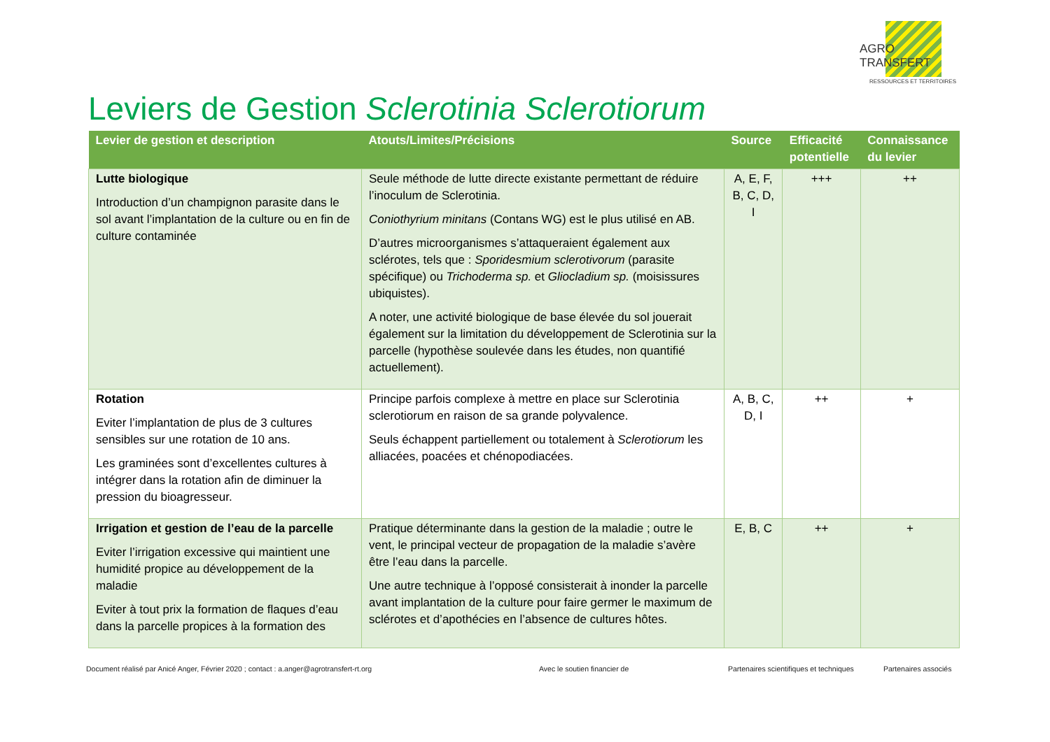AGRO TRANSFERT
RESSOURCES ET TERRITOIRES
Leviers de Gestion Sclerotinia Sclerotiorum
| Levier de gestion et description | Atouts/Limites/Précisions | Source | Efficacité potentielle | Connaissance du levier |
| --- | --- | --- | --- | --- |
| Lutte biologique Introduction d’un champignon parasite dans le sol avant l’implantation de la culture ou en fin de culture contaminée | Seule méthode de lutte directe existante permettant de réduire l’inoculum de Sclerotinia. Coniothyrium minitans (Contans WG) est le plus utilisé en AB. D’autres microorganismes s’attaqueraient également aux sclérotes, tels que : Sporidesmium sclerotivorum (parasite spécifique) ou Trichoderma sp. et Gliocladium sp. (moisissures ubiquistes). A noter, une activité biologique de base élevée du sol jouerait également sur la limitation du développement de Sclerotinia sur la parcelle (hypothèse soulevée dans les études, non quantifié actuellement). | A, E, F, B, C, D, I | +++ | ++ |
| Rotation Eviter l’implantation de plus de 3 cultures sensibles sur une rotation de 10 ans. Les graminées sont d’excellentes cultures à intégrer dans la rotation afin de diminuer la pression du bioagresseur. | Principe parfois complexe à mettre en place sur Sclerotinia sclerotiorum en raison de sa grande polyvalence. Seuls échappent partiellement ou totalement à Sclerotiorum les alliacées, poacées et chénopodiacées. | A, B, C, D, I | ++ | + |
| Irrigation et gestion de l’eau de la parcelle Eviter l’irrigation excessive qui maintient une humidité propice au développement de la maladie Eviter à tout prix la formation de flaques d’eau dans la parcelle propices à la formation des | Pratique déterminante dans la gestion de la maladie ; outre le vent, le principal vecteur de propagation de la maladie s’avère être l’eau dans la parcelle. Une autre technique à l’opposé consisterait à inonder la parcelle avant implantation de la culture pour faire germer le maximum de sclérotes et d’apothécies en l’absence de cultures hôtes. | E, B, C | ++ | + |
Document réalisé par Anicé Anger, Février 2020 ; contact : a.anger@agrotransfert-rt.org
Avec le soutien financier de
Partenaires scientifiques et techniques
Partenaires associés